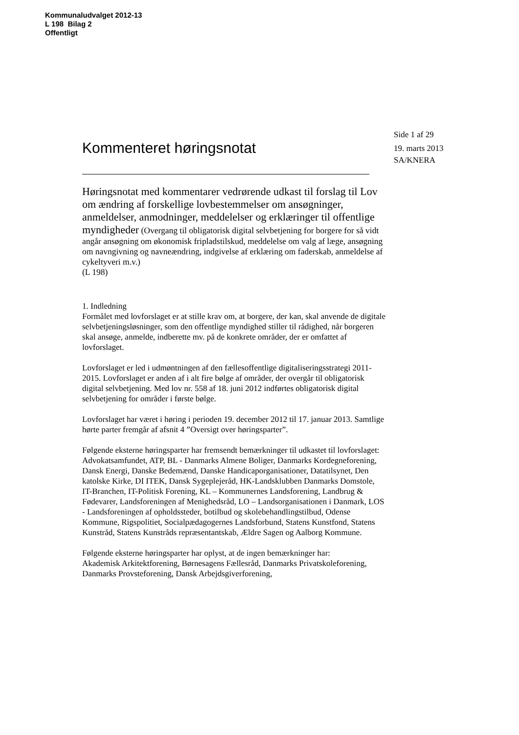Kommunaludvalget 2012-13
L 198 Bilag 2
Offentligt
Side 1 af 29
19. marts 2013
SA/KNERA
Kommenteret høringsnotat
Høringsnotat med kommentarer vedrørende udkast til forslag til Lov om ændring af forskellige lovbestemmelser om ansøgninger, anmeldelser, anmodninger, meddelelser og erklæringer til offentlige myndigheder (Overgang til obligatorisk digital selvbetjening for borgere for så vidt angår ansøgning om økonomisk fripladstilskud, meddelelse om valg af læge, ansøgning om navngivning og navneændring, indgivelse af erklæring om faderskab, anmeldelse af cykeltyveri m.v.)
(L 198)
1. Indledning
Formålet med lovforslaget er at stille krav om, at borgere, der kan, skal anvende de digitale selvbetjeningsløsninger, som den offentlige myndighed stiller til rådighed, når borgeren skal ansøge, anmelde, indberette mv. på de konkrete områder, der er omfattet af lovforslaget.
Lovforslaget er led i udmøntningen af den fællesoffentlige digitaliseringsstrategi 2011-2015. Lovforslaget er anden af i alt fire bølge af områder, der overgår til obligatorisk digital selvbetjening. Med lov nr. 558 af 18. juni 2012 indførtes obligatorisk digital selvbetjening for områder i første bølge.
Lovforslaget har været i høring i perioden 19. december 2012 til 17. januar 2013. Samtlige hørte parter fremgår af afsnit 4 ”Oversigt over høringsparter”.
Følgende eksterne høringsparter har fremsendt bemærkninger til udkastet til lovforslaget:
Advokatsamfundet, ATP, BL - Danmarks Almene Boliger, Danmarks Kordegneforening, Dansk Energi, Danske Bedemænd, Danske Handicaporganisationer, Datatilsynet, Den katolske Kirke, DI ITEK, Dansk Sygeplejeråd, HK-Landsklubben Danmarks Domstole, IT-Branchen, IT-Politisk Forening, KL – Kommunernes Landsforening, Landbrug & Fødevarer, Landsforeningen af Menighedsråd, LO – Landsorganisationen i Danmark, LOS - Landsforeningen af opholdssteder, botilbud og skolebehandlingstilbud, Odense Kommune, Rigspolitiet, Socialpædagogernes Landsforbund, Statens Kunstfond, Statens Kunstråd, Statens Kunstråds repræsentantskab, Ældre Sagen og Aalborg Kommune.
Følgende eksterne høringsparter har oplyst, at de ingen bemærkninger har:
Akademisk Arkitektforening, Børnesagens Fællesråd, Danmarks Privatskoleforening, Danmarks Provsteforening, Dansk Arbejdsgiverforening,